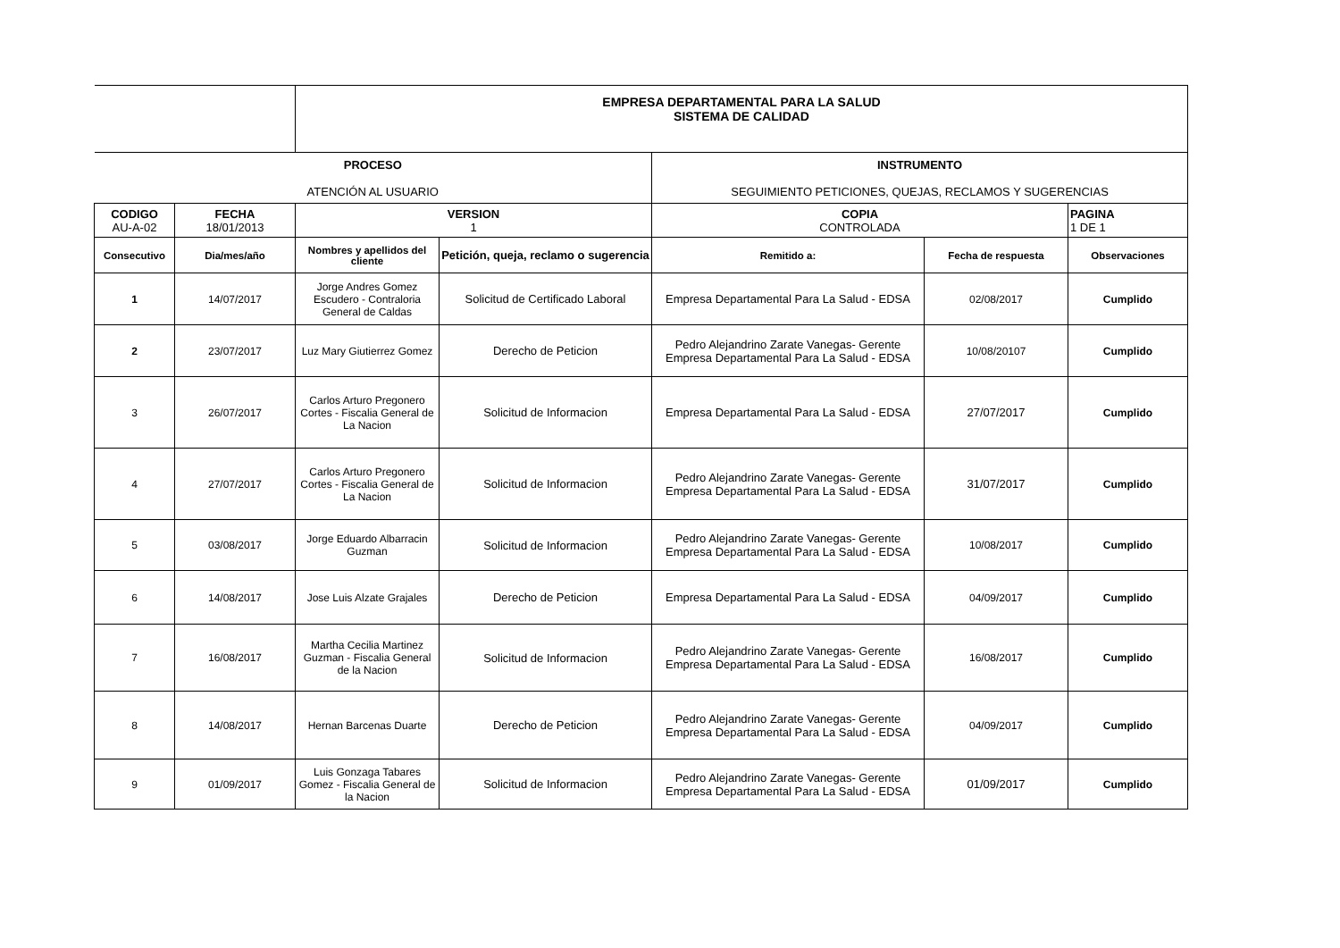| | | EMPRESA DEPARTAMENTAL PARA LA SALUD SISTEMA DE CALIDAD | | | | |
| PROCESO ATENCIÓN AL USUARIO | | | | INSTRUMENTO SEGUIMIENTO PETICIONES, QUEJAS, RECLAMOS Y SUGERENCIAS | | |
| CODIGO AU-A-02 | FECHA 18/01/2013 | VERSION 1 | | COPIA CONTROLADA | | PAGINA 1 DE 1 |
| Consecutivo | Dia/mes/año | Nombres y apellidos del cliente | Petición, queja, reclamo o sugerencia | Remitido a: | Fecha de respuesta | Observaciones |
| 1 | 14/07/2017 | Jorge Andres Gomez Escudero - Contraloria General de Caldas | Solicitud de Certificado Laboral | Empresa Departamental Para La Salud - EDSA | 02/08/2017 | Cumplido |
| 2 | 23/07/2017 | Luz Mary Giutierrez Gomez | Derecho de Peticion | Pedro Alejandrino Zarate Vanegas- Gerente Empresa Departamental Para La Salud - EDSA | 10/08/20107 | Cumplido |
| 3 | 26/07/2017 | Carlos Arturo Pregonero Cortes - Fiscalia General de La Nacion | Solicitud de Informacion | Empresa Departamental Para La Salud - EDSA | 27/07/2017 | Cumplido |
| 4 | 27/07/2017 | Carlos Arturo Pregonero Cortes - Fiscalia General de La Nacion | Solicitud de Informacion | Pedro Alejandrino Zarate Vanegas- Gerente Empresa Departamental Para La Salud - EDSA | 31/07/2017 | Cumplido |
| 5 | 03/08/2017 | Jorge Eduardo Albarracin Guzman | Solicitud de Informacion | Pedro Alejandrino Zarate Vanegas- Gerente Empresa Departamental Para La Salud - EDSA | 10/08/2017 | Cumplido |
| 6 | 14/08/2017 | Jose Luis Alzate Grajales | Derecho de Peticion | Empresa Departamental Para La Salud - EDSA | 04/09/2017 | Cumplido |
| 7 | 16/08/2017 | Martha Cecilia Martinez Guzman - Fiscalia General de la Nacion | Solicitud de Informacion | Pedro Alejandrino Zarate Vanegas- Gerente Empresa Departamental Para La Salud - EDSA | 16/08/2017 | Cumplido |
| 8 | 14/08/2017 | Hernan Barcenas Duarte | Derecho de Peticion | Pedro Alejandrino Zarate Vanegas- Gerente Empresa Departamental Para La Salud - EDSA | 04/09/2017 | Cumplido |
| 9 | 01/09/2017 | Luis Gonzaga Tabares Gomez - Fiscalia General de la Nacion | Solicitud de Informacion | Pedro Alejandrino Zarate Vanegas- Gerente Empresa Departamental Para La Salud - EDSA | 01/09/2017 | Cumplido |